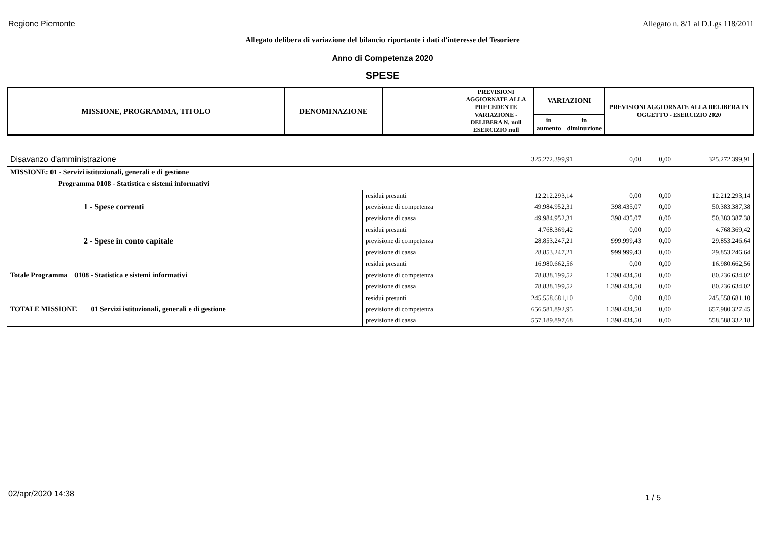Regione Piemonte Allegato n. 8/1 al D.Lgs 118/2011
Allegato delibera di variazione del bilancio riportante i dati d'interesse del Tesoriere
Anno di Competenza 2020
SPESE
| MISSIONE, PROGRAMMA, TITOLO | DENOMINAZIONE | | PREVISIONI AGGIORNATE ALLA PRECEDENTE VARIAZIONE - DELIBERA N. null ESERCIZIO null | VARIAZIONI | | PREVISIONI AGGIORNATE ALLA DELIBERA IN OGGETTO - ESERCIZIO 2020 |
| --- | --- | --- | --- | --- | --- | --- |
| | | | | in aumento | in diminuzione | |
| Disavanzo d'amministrazione | | | 325.272.399,91 | 0,00 | 0,00 | 325.272.399,91 |
| MISSIONE: 01 - Servizi istituzionali, generali e di gestione | | | | | | |
| Programma 0108 - Statistica e sistemi informativi | | | | | | |
| 1 - Spese correnti | residui presunti | | 12.212.293,14 | 0,00 | 0,00 | 12.212.293,14 |
| | previsione di competenza | | 49.984.952,31 | 398.435,07 | 0,00 | 50.383.387,38 |
| | previsione di cassa | | 49.984.952,31 | 398.435,07 | 0,00 | 50.383.387,38 |
| 2 - Spese in conto capitale | residui presunti | | 4.768.369,42 | 0,00 | 0,00 | 4.768.369,42 |
| | previsione di competenza | | 28.853.247,21 | 999.999,43 | 0,00 | 29.853.246,64 |
| | previsione di cassa | | 28.853.247,21 | 999.999,43 | 0,00 | 29.853.246,64 |
| Totale Programma 0108 - Statistica e sistemi informativi | residui presunti | | 16.980.662,56 | 0,00 | 0,00 | 16.980.662,56 |
| | previsione di competenza | | 78.838.199,52 | 1.398.434,50 | 0,00 | 80.236.634,02 |
| | previsione di cassa | | 78.838.199,52 | 1.398.434,50 | 0,00 | 80.236.634,02 |
| TOTALE MISSIONE 01 Servizi istituzionali, generali e di gestione | residui presunti | | 245.558.681,10 | 0,00 | 0,00 | 245.558.681,10 |
| | previsione di competenza | | 656.581.892,95 | 1.398.434,50 | 0,00 | 657.980.327,45 |
| | previsione di cassa | | 557.189.897,68 | 1.398.434,50 | 0,00 | 558.588.332,18 |
02/apr/2020 14:38 1 / 5